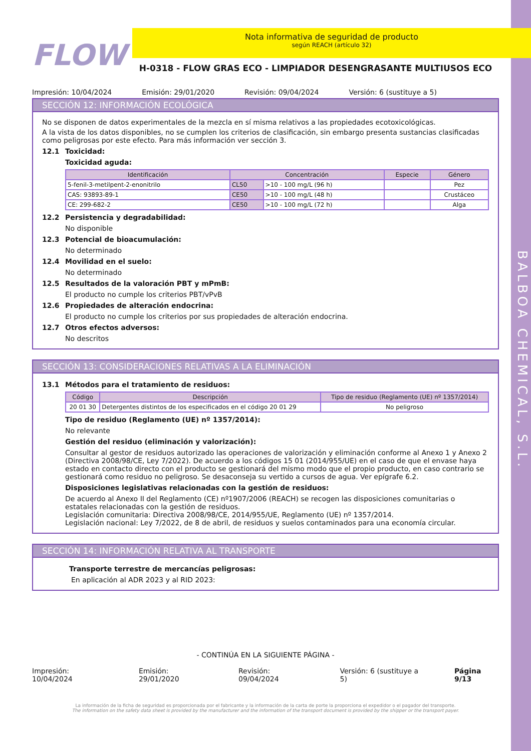BALBOA CHEMICAL, S.L.
FLOW
Nota informativa de seguridad de producto
según REACH (artículo 32)
H-0318 - FLOW GRAS ECO - LIMPIADOR DESENGRASANTE MULTIUSOS ECO
Impresión: 10/04/2024 Emisión: 29/01/2020 Revisión: 09/04/2024 Versión: 6 (sustituye a 5)
SECCIÓN 12: INFORMACIÓN ECOLÓGICA
No se disponen de datos experimentales de la mezcla en sí misma relativos a las propiedades ecotoxicológicas.
A la vista de los datos disponibles, no se cumplen los criterios de clasificación, sin embargo presenta sustancias clasificadas como peligrosas por este efecto. Para más información ver sección 3.
12.1 Toxicidad:
Toxicidad aguda:
| Identificación | Concentración | | Especie | Género |
| --- | --- | --- | --- | --- |
| 5-fenil-3-metilpent-2-enonitrilo | CL50 | >10 - 100 mg/L (96 h) | | Pez |
| CAS: 93893-89-1 | CE50 | >10 - 100 mg/L (48 h) | | Crustáceo |
| CE: 299-682-2 | CE50 | >10 - 100 mg/L (72 h) | | Alga |
12.2 Persistencia y degradabilidad:
No disponible
12.3 Potencial de bioacumulación:
No determinado
12.4 Movilidad en el suelo:
No determinado
12.5 Resultados de la valoración PBT y mPmB:
El producto no cumple los criterios PBT/vPvB
12.6 Propiedades de alteración endocrina:
El producto no cumple los criterios por sus propiedades de alteración endocrina.
12.7 Otros efectos adversos:
No descritos
SECCIÓN 13: CONSIDERACIONES RELATIVAS A LA ELIMINACIÓN
13.1 Métodos para el tratamiento de residuos:
| Código | Descripción | Tipo de residuo (Reglamento (UE) nº 1357/2014) |
| --- | --- | --- |
| 20 01 30 | Detergentes distintos de los especificados en el código 20 01 29 | No peligroso |
Tipo de residuo (Reglamento (UE) nº 1357/2014):
No relevante
Gestión del residuo (eliminación y valorización):
Consultar al gestor de residuos autorizado las operaciones de valorización y eliminación conforme al Anexo 1 y Anexo 2 (Directiva 2008/98/CE, Ley 7/2022). De acuerdo a los códigos 15 01 (2014/955/UE) en el caso de que el envase haya estado en contacto directo con el producto se gestionará del mismo modo que el propio producto, en caso contrario se gestionará como residuo no peligroso. Se desaconseja su vertido a cursos de agua. Ver epígrafe 6.2.
Disposiciones legislativas relacionadas con la gestión de residuos:
De acuerdo al Anexo II del Reglamento (CE) nº1907/2006 (REACH) se recogen las disposiciones comunitarias o estatales relacionadas con la gestión de residuos.
Legislación comunitaria: Directiva 2008/98/CE, 2014/955/UE, Reglamento (UE) nº 1357/2014.
Legislación nacional: Ley 7/2022, de 8 de abril, de residuos y suelos contaminados para una economía circular.
SECCIÓN 14: INFORMACIÓN RELATIVA AL TRANSPORTE
Transporte terrestre de mercancías peligrosas:
En aplicación al ADR 2023 y al RID 2023:
- CONTINÚA EN LA SIGUIENTE PÁGINA -
Impresión: 10/04/2024 Emisión: 29/01/2020 Revisión: 09/04/2024 Versión: 6 (sustituye a 5) Página 9/13
La información de la ficha de seguridad es proporcionada por el fabricante y la información de la carta de porte la proporciona el expedidor o el pagador del transporte.
The information on the safety data sheet is provided by the manufacturer and the information of the transport document is provided by the shipper or the transport payer.